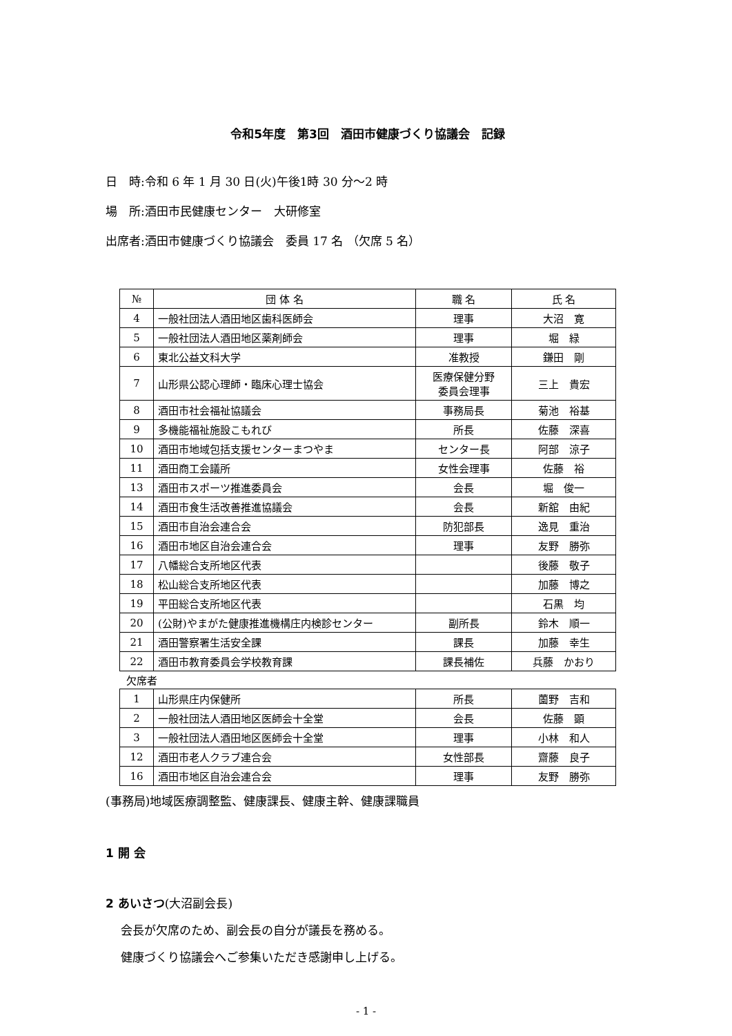令和5年度　第3回　酒田市健康づくり協議会　記録
日　時:令和 6 年 1 月 30 日(火)午後1時 30 分～2 時
場　所:酒田市民健康センター　大研修室
出席者:酒田市健康づくり協議会　委員 17 名 （欠席 5 名）
| № | 団 体 名 | 職 名 | 氏 名 |
| --- | --- | --- | --- |
| 4 | 一般社団法人酒田地区歯科医師会 | 理事 | 大沼 寛 |
| 5 | 一般社団法人酒田地区薬剤師会 | 理事 | 堀 緑 |
| 6 | 東北公益文科大学 | 准教授 | 鎌田 剛 |
| 7 | 山形県公認心理師・臨床心理士協会 | 医療保健分野 委員会理事 | 三上 貴宏 |
| 8 | 酒田市社会福祉協議会 | 事務局長 | 菊池 裕基 |
| 9 | 多機能福祉施設こもれび | 所長 | 佐藤 深喜 |
| 10 | 酒田市地域包括支援センターまつやま | センター長 | 阿部 涼子 |
| 11 | 酒田商工会議所 | 女性会理事 | 佐藤 裕 |
| 13 | 酒田市スポーツ推進委員会 | 会長 | 堀 俊一 |
| 14 | 酒田市食生活改善推進協議会 | 会長 | 新舘 由紀 |
| 15 | 酒田市自治会連合会 | 防犯部長 | 逸見 重治 |
| 16 | 酒田市地区自治会連合会 | 理事 | 友野 勝弥 |
| 17 | 八幡総合支所地区代表 | | 後藤 敬子 |
| 18 | 松山総合支所地区代表 | | 加藤 博之 |
| 19 | 平田総合支所地区代表 | | 石黒 均 |
| 20 | (公財)やまがた健康推進機構庄内検診センター | 副所長 | 鈴木 順一 |
| 21 | 酒田警察署生活安全課 | 課長 | 加藤 幸生 |
| 22 | 酒田市教育委員会学校教育課 | 課長補佐 | 兵藤 かおり |
欠席者
| 1 | 山形県庄内保健所 | 所長 | 薗野 吉和 |
| 2 | 一般社団法人酒田地区医師会十全堂 | 会長 | 佐藤 顕 |
| 3 | 一般社団法人酒田地区医師会十全堂 | 理事 | 小林 和人 |
| 12 | 酒田市老人クラブ連合会 | 女性部長 | 齋藤 良子 |
| 16 | 酒田市地区自治会連合会 | 理事 | 友野 勝弥 |
(事務局)地域医療調整監、健康課長、健康主幹、健康課職員
1 開 会
2 あいさつ(大沼副会長)
会長が欠席のため、副会長の自分が議長を務める。
健康づくり協議会へご参集いただき感謝申し上げる。
- 1 -